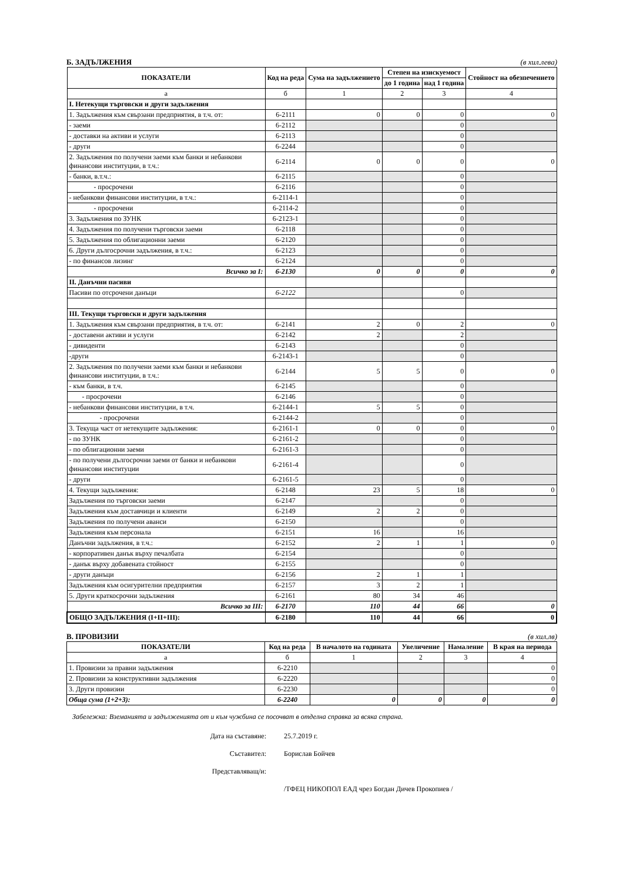Б. ЗАДЪЛЖЕНИЯ (в хил.лева)
| ПОКАЗАТЕЛИ | Код на реда | Сума на задължението | Степен на изискуемост | | Стойност на обезпечението |
| --- | --- | --- | --- | --- | --- |
| | | | до 1 година | над 1 година | |
| а | б | 1 | 2 | 3 | 4 |
| I. Нетекущи търговски и други задължения | | | | | |
| 1. Задължения към свързани предприятия, в т.ч. от: | 6-2111 | 0 | 0 | 0 | 0 |
| - заеми | 6-2112 | | | 0 | |
| - доставки на активи и услуги | 6-2113 | | | 0 | |
| - други | 6-2244 | | | 0 | |
| 2. Задължения по получени заеми към банки и небанкови финансови институции, в т.ч.: | 6-2114 | 0 | 0 | 0 | 0 |
| - банки, в.т.ч.: | 6-2115 | | | 0 | |
| - просрочени | 6-2116 | | | 0 | |
| - небанкови финансови институции, в т.ч.: | 6-2114-1 | | | 0 | |
| - просрочени | 6-2114-2 | | | 0 | |
| 3. Задължения по ЗУНК | 6-2123-1 | | | 0 | |
| 4. Задължения по получени търговски заеми | 6-2118 | | | 0 | |
| 5. Задължения по облигационни заеми | 6-2120 | | | 0 | |
| 6. Други дългосрочни задължения, в т.ч.: | 6-2123 | | | 0 | |
| - по финансов лизинг | 6-2124 | | | 0 | |
| Всичко за I: | 6-2130 | 0 | 0 | 0 | 0 |
| II. Данъчни пасиви | | | | | |
| Пасиви по отсрочени данъци | 6-2122 | | | 0 | |
| III. Текущи търговски и други задължения | | | | | |
| 1. Задължения към свързани предприятия, в т.ч. от: | 6-2141 | 2 | 0 | 2 | 0 |
| - доставени активи и услуги | 6-2142 | 2 | | 2 | |
| - дивиденти | 6-2143 | | | 0 | |
| -други | 6-2143-1 | | | 0 | |
| 2. Задължения по получени заеми към банки и небанкови финансови институции, в т.ч.: | 6-2144 | 5 | 5 | 0 | 0 |
| - към банки, в т.ч. | 6-2145 | | | 0 | |
| - просрочени | 6-2146 | | | 0 | |
| - небанкови финансови институции, в т.ч. | 6-2144-1 | 5 | 5 | 0 | |
| - просрочени | 6-2144-2 | | | 0 | |
| 3. Текуща част от нетекущите задължения: | 6-2161-1 | 0 | 0 | 0 | 0 |
| - по ЗУНК | 6-2161-2 | | | 0 | |
| - по облигационни заеми | 6-2161-3 | | | 0 | |
| - по получени дългосрочни заеми от банки и небанкови финансови институции | 6-2161-4 | | | 0 | |
| - други | 6-2161-5 | | | 0 | |
| 4. Текущи задължения: | 6-2148 | 23 | 5 | 18 | 0 |
| Задължения по търговски заеми | 6-2147 | | | 0 | |
| Задължения към доставчици и клиенти | 6-2149 | 2 | 2 | 0 | |
| Задължения по получени аванси | 6-2150 | | | 0 | |
| Задължения към персонала | 6-2151 | 16 | | 16 | |
| Данъчни задължения, в т.ч.: | 6-2152 | 2 | 1 | 1 | 0 |
| - корпоративен данък върху печалбата | 6-2154 | | | 0 | |
| - данък върху добавената стойност | 6-2155 | | | 0 | |
| - други данъци | 6-2156 | 2 | 1 | 1 | |
| Задължения към осигурителни предприятия | 6-2157 | 3 | 2 | 1 | |
| 5. Други краткосрочни задължения | 6-2161 | 80 | 34 | 46 | |
| Всичко за III: | 6-2170 | 110 | 44 | 66 | 0 |
| ОБЩО ЗАДЪЛЖЕНИЯ (I+II+III): | 6-2180 | 110 | 44 | 66 | 0 |
В. ПРОВИЗИИ (в хил.лв)
| ПОКАЗАТЕЛИ | Код на реда | В началото на годината | Увеличение | Намаление | В края на периода |
| --- | --- | --- | --- | --- | --- |
| а | б | 1 | 2 | 3 | 4 |
| 1. Провизии за правни задължения | 6-2210 | | | | 0 |
| 2. Провизии за конструктивни задължения | 6-2220 | | | | 0 |
| 3. Други провизии | 6-2230 | | | | 0 |
| Обща сума (1+2+3): | 6-2240 | 0 | 0 | 0 | 0 |
Забележка: Вземанията и задълженията от и към чужбина се посочват в отделна справка за всяка страна.
Дата на съставяне: 25.7.2019 г.
Съставител: Борислав Бойчев
Представляващ/и:
/ТФЕЦ НИКОПОЛ ЕАД чрез Богдан Дичев Прокопиев /